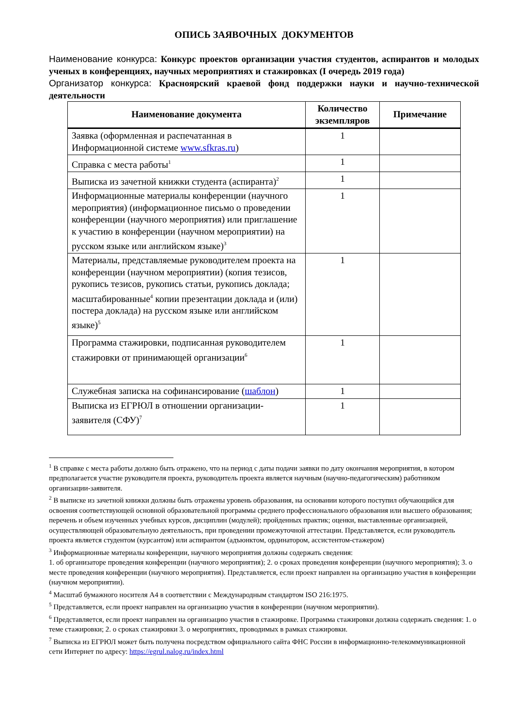ОПИСЬ ЗАЯВОЧНЫХ ДОКУМЕНТОВ
Наименование конкурса: Конкурс проектов организации участия студентов, аспирантов и молодых ученых в конференциях, научных мероприятиях и стажировках (I очередь 2019 года)
Организатор конкурса: Красноярский краевой фонд поддержки науки и научно-технической деятельности
| Наименование документа | Количество экземпляров | Примечание |
| --- | --- | --- |
| Заявка (оформленная и распечатанная в Информационной системе www.sfkras.ru ) | 1 | |
| Справка с места работы<sup>1</sup> | 1 | |
| Выписка из зачетной книжки студента (аспиранта)<sup>2</sup> | 1 | |
| Информационные материалы конференции (научного мероприятия) (информационное письмо о проведении конференции (научного мероприятия) или приглашение к участию в конференции (научном мероприятии) на русском языке или английском языке)<sup>3</sup> | 1 | |
| Материалы, представляемые руководителем проекта на конференции (научном мероприятии) (копия тезисов, рукопись тезисов, рукопись статьи, рукопись доклада; масштабированные<sup>4</sup> копии презентации доклада и (или) постера доклада) на русском языке или английском языке)<sup>5</sup> | 1 | |
| Программа стажировки, подписанная руководителем стажировки от принимающей организации<sup>6</sup> | 1 | |
| Служебная записка на софинансирование ( шаблон ) | 1 | |
| Выписка из ЕГРЮЛ в отношении организации-заявителя (СФУ)<sup>7</sup> | 1 | |
<sup>1</sup> В справке с места работы должно быть отражено, что на период с даты подачи заявки по дату окончания мероприятия, в котором предполагается участие руководителя проекта, руководитель проекта является научным (научно-педагогическим) работником организации-заявителя.
<sup>2</sup> В выписке из зачетной книжки должны быть отражены уровень образования, на основании которого поступил обучающийся для освоения соответствующей основной образовательной программы среднего профессионального образования или высшего образования; перечень и объем изученных учебных курсов, дисциплин (модулей); пройденных практик; оценки, выставленные организацией, осуществляющей образовательную деятельность, при проведении промежуточной аттестации. Представляется, если руководитель проекта является студентом (курсантом) или аспирантом (адъюнктом, ординатором, ассистентом-стажером)
<sup>3</sup> Информационные материалы конференции, научного мероприятия должны содержать сведения:
1. об организаторе проведения конференции (научного мероприятия); 2. о сроках проведения конференции (научного мероприятия); 3. о месте проведения конференции (научного мероприятия). Представляется, если проект направлен на организацию участия в конференции (научном мероприятии).
<sup>4</sup> Масштаб бумажного носителя А4 в соответствии с Международным стандартом ISO 216:1975.
<sup>5</sup> Представляется, если проект направлен на организацию участия в конференции (научном мероприятии).
<sup>6</sup> Представляется, если проект направлен на организацию участия в стажировке. Программа стажировки должна содержать сведения: 1. о теме стажировки; 2. о сроках стажировки 3. о мероприятиях, проводимых в рамках стажировки.
<sup>7</sup> Выписка из ЕГРЮЛ может быть получена посредством официального сайта ФНС России в информационно-телекоммуникационной сети Интернет по адресу: https://egrul.nalog.ru/index.html